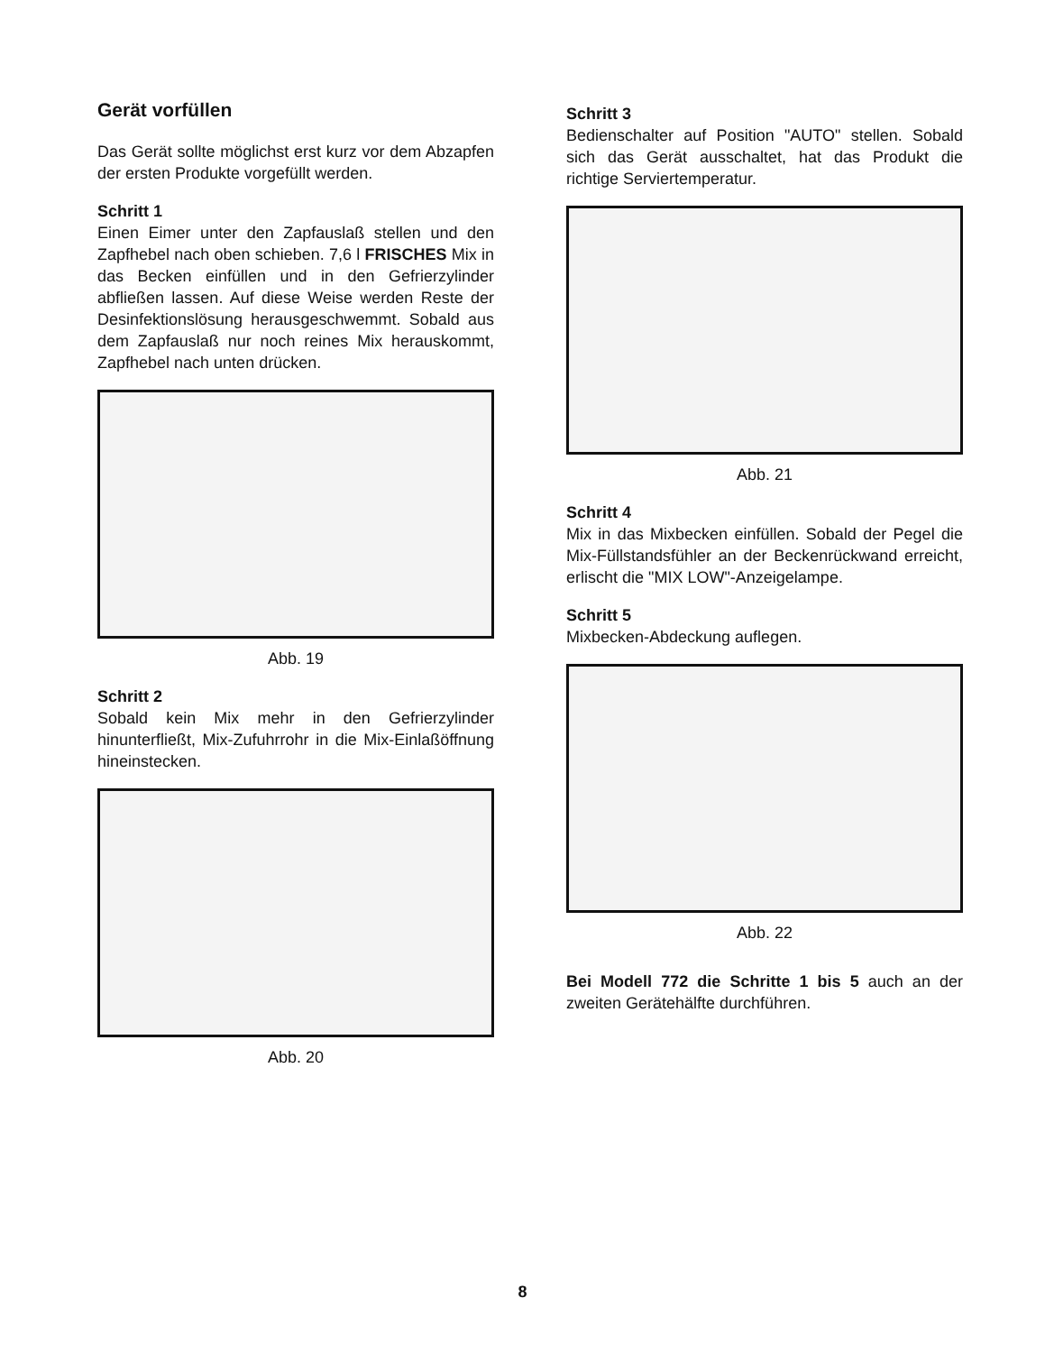Gerät vorfüllen
Das Gerät sollte möglichst erst kurz vor dem Abzapfen der ersten Produkte vorgefüllt werden.
Schritt 1
Einen Eimer unter den Zapfauslaß stellen und den Zapfhebel nach oben schieben. 7,6 l FRISCHES Mix in das Becken einfüllen und in den Gefrierzylinder abfließen lassen. Auf diese Weise werden Reste der Desinfektionslösung herausgeschwemmt. Sobald aus dem Zapfauslaß nur noch reines Mix herauskommt, Zapfhebel nach unten drücken.
Abb. 19
Schritt 2
Sobald kein Mix mehr in den Gefrierzylinder hinunterfließt, Mix-Zufuhrrohr in die Mix-Einlaßöffnung hineinstecken.
Abb. 20
Schritt 3
Bedienschalter auf Position "AUTO" stellen. Sobald sich das Gerät ausschaltet, hat das Produkt die richtige Serviertemperatur.
Abb. 21
Schritt 4
Mix in das Mixbecken einfüllen. Sobald der Pegel die Mix-Füllstandsfühler an der Beckenrückwand erreicht, erlischt die "MIX LOW"-Anzeigelampe.
Schritt 5
Mixbecken-Abdeckung auflegen.
Abb. 22
Bei Modell 772 die Schritte 1 bis 5 auch an der zweiten Gerätehälfte durchführen.
8